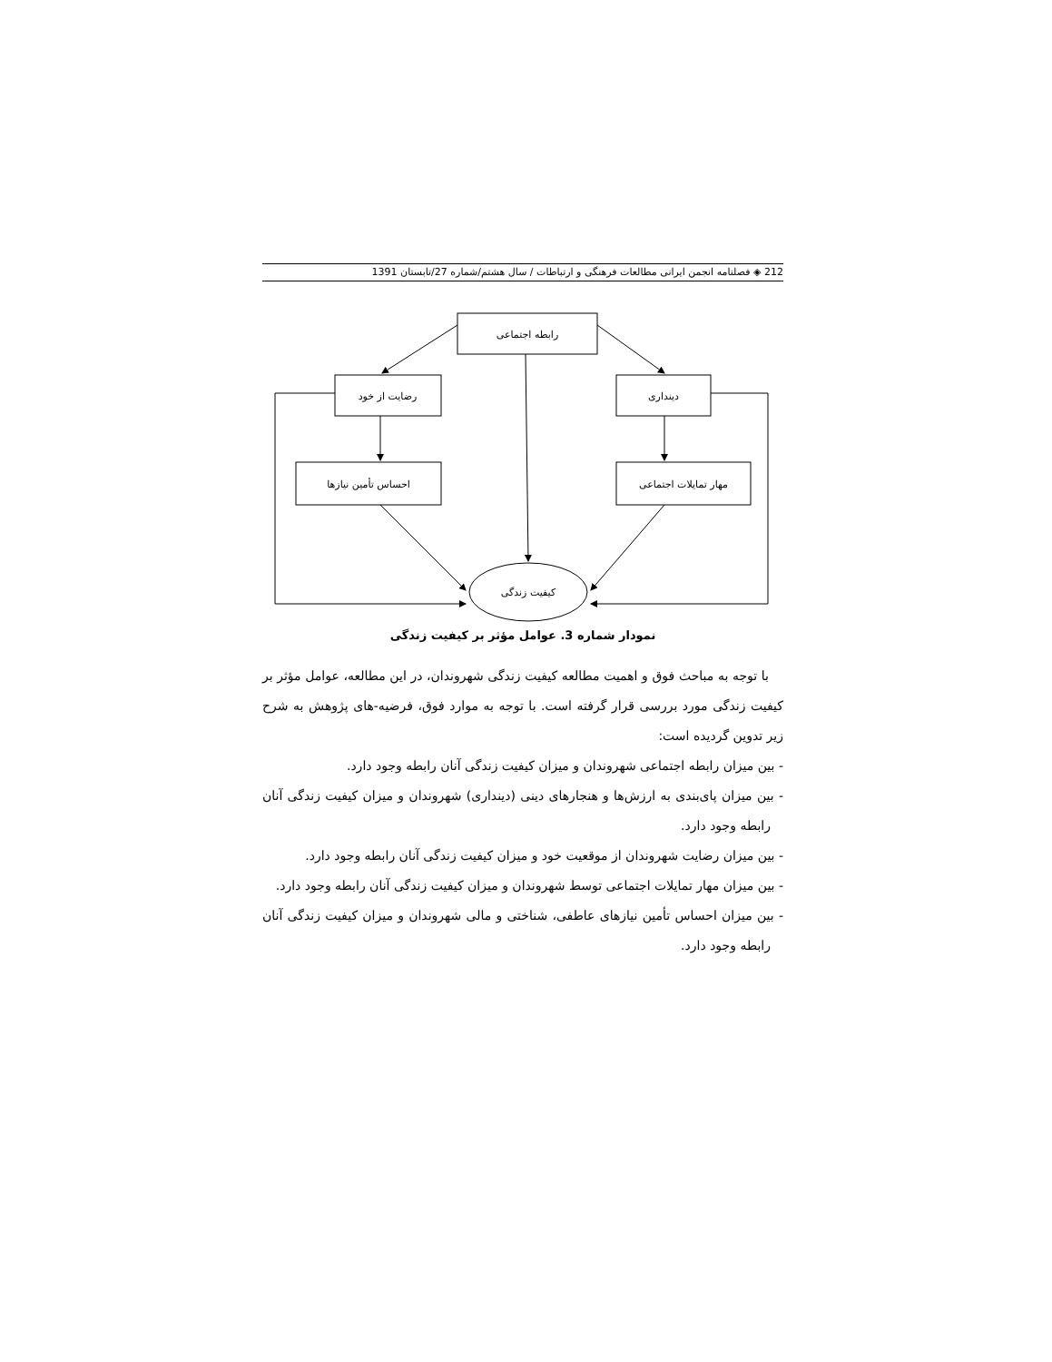212 ◈ فصلنامه انجمن ایرانی مطالعات فرهنگی و ارتباطات / سال هشتم/شماره 27/تابستان 1391
رابطه اجتماعی
رضایت از خود
دینداری
احساس تأمین نیازها
مهار تمایلات اجتماعی
کیفیت زندگی
نمودار شماره 3. عوامل مؤثر بر کیفیت زندگی
با توجه به مباحث فوق و اهمیت مطالعه کیفیت زندگی شهروندان، در این مطالعه، عوامل مؤثر بر کیفیت زندگی مورد بررسی قرار گرفته است. با توجه به موارد فوق، فرضیه-های پژوهش به شرح زیر تدوین گردیده است:
- بین میزان رابطه اجتماعی شهروندان و میزان کیفیت زندگی آنان رابطه وجود دارد.
- بین میزان پای‌بندی به ارزش‌ها و هنجارهای دینی (دینداری) شهروندان و میزان کیفیت زندگی آنان رابطه وجود دارد.
- بین میزان رضایت شهروندان از موقعیت خود و میزان کیفیت زندگی آنان رابطه وجود دارد.
- بین میزان مهار تمایلات اجتماعی توسط شهروندان و میزان کیفیت زندگی آنان رابطه وجود دارد.
- بین میزان احساس تأمین نیازهای عاطفی، شناختی و مالی شهروندان و میزان کیفیت زندگی آنان رابطه وجود دارد.